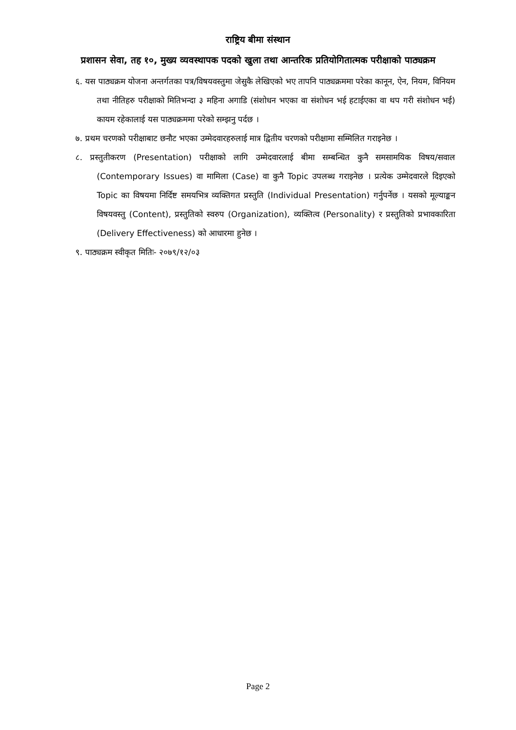राष्ट्रिय बीमा संस्थान
प्रशासन सेवा, तह १०, मुख्य व्यवस्थापक पदको खुला तथा आन्तरिक प्रतियोगितात्मक परीक्षाको पाठ्यक्रम
६. यस पाठ्यक्रम योजना अन्तर्गतका पत्र/विषयवस्तुमा जेसुकै लेखिएको भए तापनि पाठ्यक्रममा परेका कानून, ऐन, नियम, विनियम तथा नीतिहरु परीक्षाको मितिभन्दा ३ महिना अगाडि (संशोधन भएका वा संशोधन भई हटाईएका वा थप गरी संशोधन भई) कायम रहेकालाई यस पाठ्यक्रममा परेको सम्झनु पर्दछ ।
७. प्रथम चरणको परीक्षाबाट छनौट भएका उम्मेदवारहरुलाई मात्र द्वितीय चरणको परीक्षामा सम्मिलित गराइनेछ ।
८. प्रस्तुतीकरण (Presentation) परीक्षाको लागि उम्मेदवारलाई बीमा सम्बन्धित कुनै समसामयिक विषय/सवाल (Contemporary Issues) वा मामिला (Case) वा कुनै Topic उपलब्ध गराइनेछ । प्रत्येक उम्मेदवारले दिइएको Topic का विषयमा निर्दिष्ट समयभित्र व्यक्तिगत प्रस्तुति (Individual Presentation) गर्नुपर्नेछ । यसको मूल्याङ्कन विषयवस्तु (Content), प्रस्तुतिको स्वरुप (Organization), व्यक्तित्व (Personality) र प्रस्तुतिको प्रभावकारिता (Delivery Effectiveness) को आधारमा हुनेछ ।
९. पाठ्यक्रम स्वीकृत मितिः- २०७९/१२/०३
Page 2